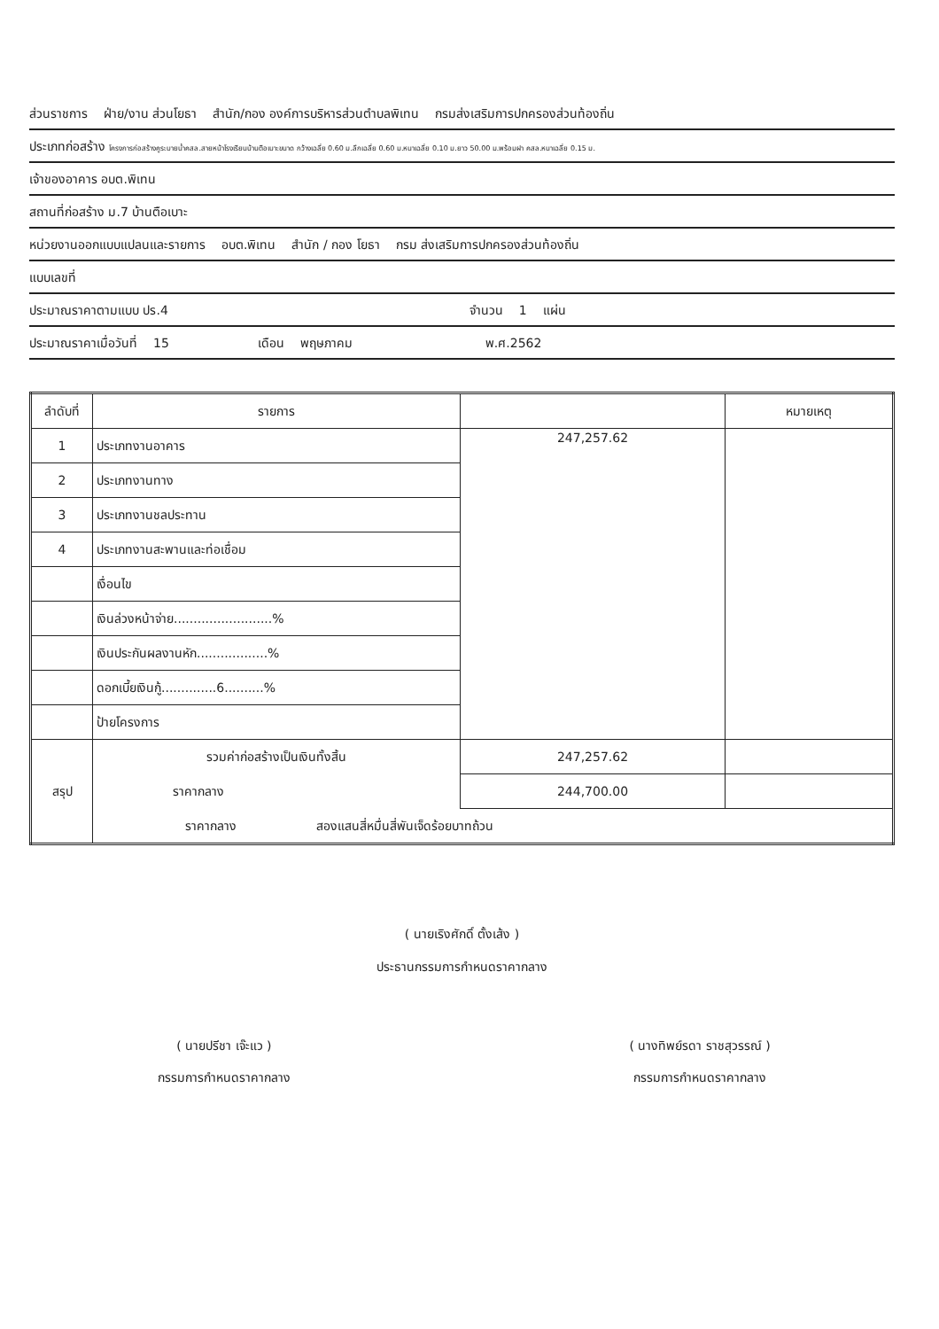ส่วนราชการ ฝ่าย/งาน ส่วนโยธา สำนัก/กอง องค์การบริหารส่วนตำบลพิเทน กรมส่งเสริมการปกครองส่วนท้องถิ่น
ประเภทก่อสร้าง โครงการก่อสร้างคูระบายน้ำคสล.สายหน้าโรงเรียนบ้านตือเบาะขนาด กว้างเฉลี่ย 0.60 ม.ลึกเฉลี่ย 0.60 ม.หนาเฉลี่ย 0.10 ม.ยาว 50.00 ม.พร้อมฝา คสล.หนาเฉลี่ย 0.15 ม.
เจ้าของอาคาร อบต.พิเทน
สถานที่ก่อสร้าง ม.7 บ้านตือเบาะ
หน่วยงานออกแบบแปลนและรายการ อบต.พิเทน สำนัก / กอง โยธา กรม ส่งเสริมการปกครองส่วนท้องถิ่น
แบบเลขที่
ประมาณราคาตามแบบ ปร.4 จำนวน 1 แผ่น
ประมาณราคาเมื่อวันที่ 15 เดือน พฤษภาคม พ.ศ.2562
| ลำดับที่ | รายการ | | หมายเหตุ |
| --- | --- | --- | --- |
| 1 | ประเภทงานอาคาร | 247,257.62 | |
| 2 | ประเภทงานทาง | | |
| 3 | ประเภทงานชลประทาน | | |
| 4 | ประเภทงานสะพานและท่อเชื่อม | | |
| | เงื่อนไข | | |
| | เงินล่วงหน้าจ่าย.........................% | | |
| | เงินประกันผลงานหัก..................% | | |
| | ดอกเบี้ยเงินกู้..............6..........% | | |
| | ป้ายโครงการ | | |
| สรุป | รวมค่าก่อสร้างเป็นเงินทั้งสิ้น | 247,257.62 | |
| | ราคากลาง | 244,700.00 | |
| | ราคากลาง สองแสนสี่หมื่นสี่พันเจ็ดร้อยบาทถ้วน | | |
( นายเริงศักดิ์ ตั้งเส้ง )
ประธานกรรมการกำหนดราคากลาง
( นายปรีชา เจ๊ะแว )
กรรมการกำหนดราคากลาง
( นางทิพย์รดา ราชสุวรรณ์ )
กรรมการกำหนดราคากลาง